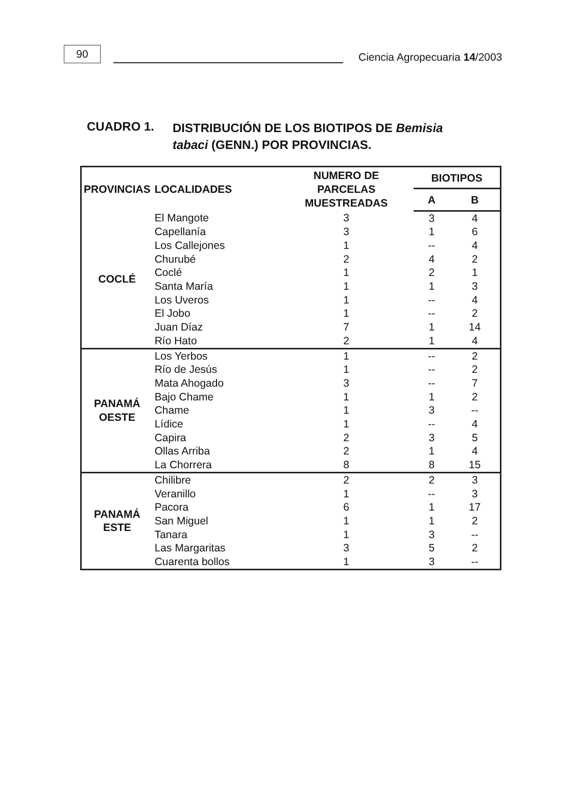90
Ciencia Agropecuaria 14/2003
CUADRO 1.
DISTRIBUCIÓN DE LOS BIOTIPOS DE Bemisia tabaci (GENN.) POR PROVINCIAS.
| PROVINCIAS | LOCALIDADES | NUMERO DE PARCELAS MUESTREADAS | BIOTIPOS | |
| --- | --- | --- | --- | --- |
| | | | A | B |
| COCLÉ | El Mangote | 3 | 3 | 4 |
| | Capellanía | 3 | 1 | 6 |
| | Los Callejones | 1 | -- | 4 |
| | Churubé | 2 | 4 | 2 |
| | Coclé | 1 | 2 | 1 |
| | Santa María | 1 | 1 | 3 |
| | Los Uveros | 1 | -- | 4 |
| | El Jobo | 1 | -- | 2 |
| | Juan Díaz | 7 | 1 | 14 |
| | Río Hato | 2 | 1 | 4 |
| PANAMÁ OESTE | Los Yerbos | 1 | -- | 2 |
| | Río de Jesús | 1 | -- | 2 |
| | Mata Ahogado | 3 | -- | 7 |
| | Bajo Chame | 1 | 1 | 2 |
| | Chame | 1 | 3 | -- |
| | Lídice | 1 | -- | 4 |
| | Capira | 2 | 3 | 5 |
| | Ollas Arriba | 2 | 1 | 4 |
| | La Chorrera | 8 | 8 | 15 |
| PANAMÁ ESTE | Chilibre | 2 | 2 | 3 |
| | Veranillo | 1 | -- | 3 |
| | Pacora | 6 | 1 | 17 |
| | San Miguel | 1 | 1 | 2 |
| | Tanara | 1 | 3 | -- |
| | Las Margaritas | 3 | 5 | 2 |
| | Cuarenta bollos | 1 | 3 | -- |